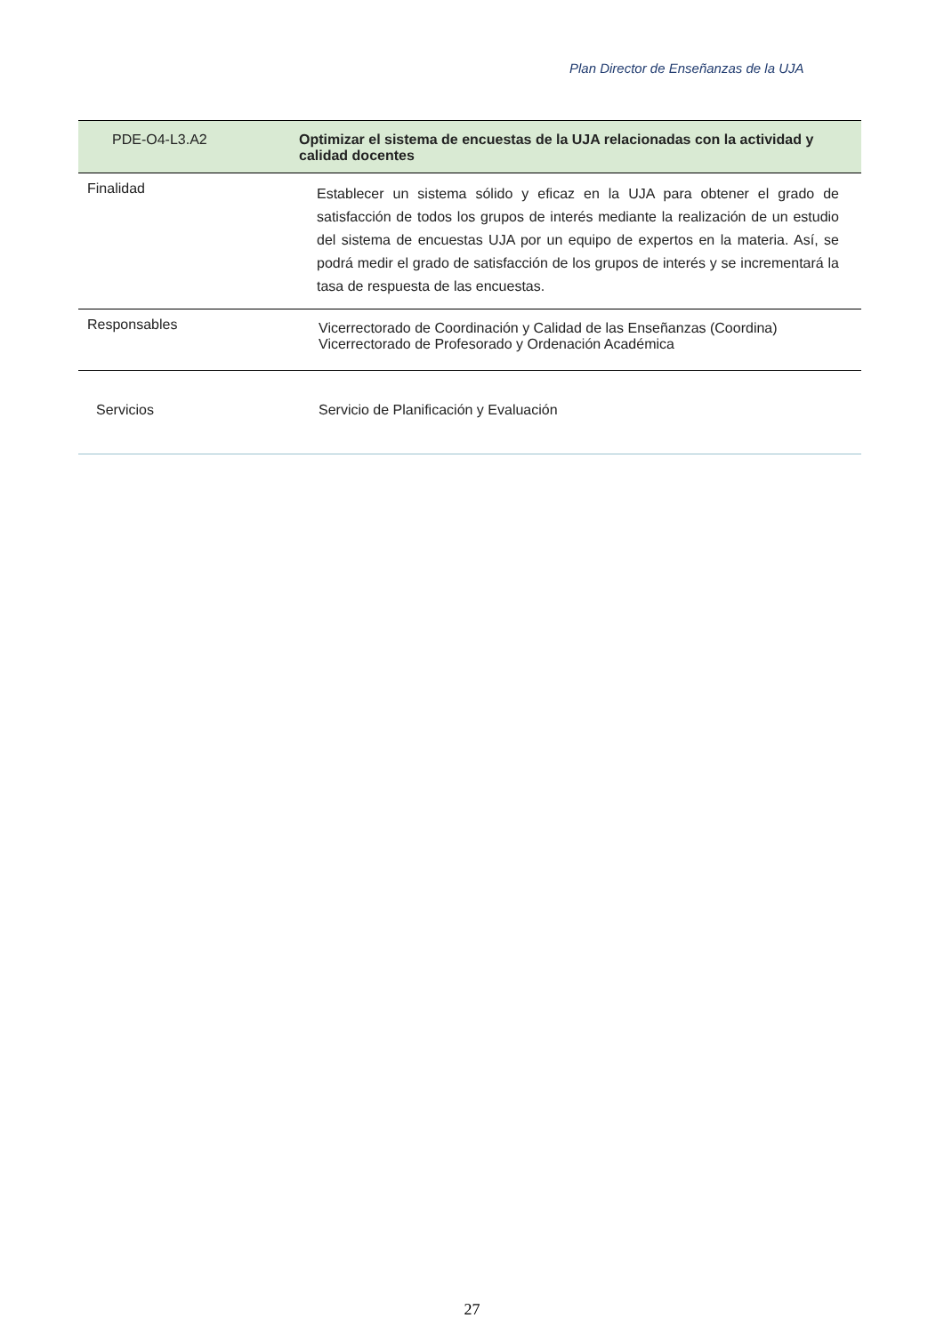Plan Director de Enseñanzas de la UJA
| PDE-O4-L3.A2 | Optimizar el sistema de encuestas de la UJA relacionadas con la actividad y calidad docentes |
| --- | --- |
| Finalidad | Establecer un sistema sólido y eficaz en la UJA para obtener el grado de satisfacción de todos los grupos de interés mediante la realización de un estudio del sistema de encuestas UJA por un equipo de expertos en la materia. Así, se podrá medir el grado de satisfacción de los grupos de interés y se incrementará la tasa de respuesta de las encuestas. |
| Responsables | Vicerrectorado de Coordinación y Calidad de las Enseñanzas (Coordina) Vicerrectorado de Profesorado y Ordenación Académica |
| Servicios | Servicio de Planificación y Evaluación |
27